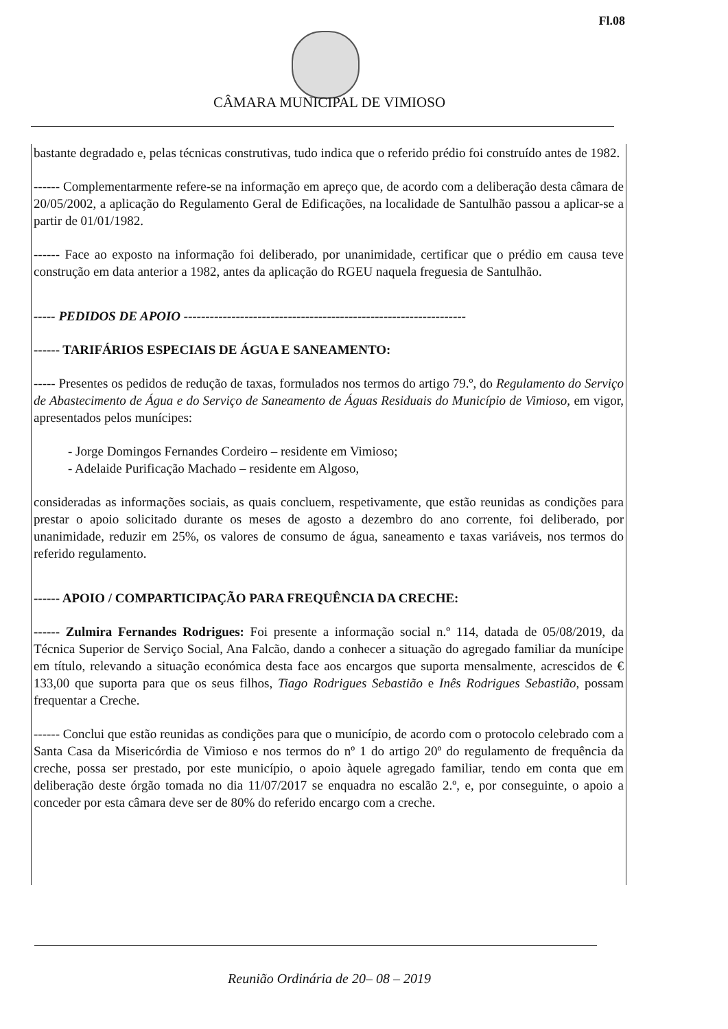Fl.08
CÂMARA MUNICIPAL DE VIMIOSO
bastante degradado e, pelas técnicas construtivas, tudo indica que o referido prédio foi construído antes de 1982.
------ Complementarmente refere-se na informação em apreço que, de acordo com a deliberação desta câmara de 20/05/2002, a aplicação do Regulamento Geral de Edificações, na localidade de Santulhão passou a aplicar-se a partir de 01/01/1982.
------ Face ao exposto na informação foi deliberado, por unanimidade, certificar que o prédio em causa teve construção em data anterior a 1982, antes da aplicação do RGEU naquela freguesia de Santulhão.
----- PEDIDOS DE APOIO -----------------------------------------------------------------
------ TARIFÁRIOS ESPECIAIS DE ÁGUA E SANEAMENTO:
----- Presentes os pedidos de redução de taxas, formulados nos termos do artigo 79.º, do Regulamento do Serviço de Abastecimento de Água e do Serviço de Saneamento de Águas Residuais do Município de Vimioso, em vigor, apresentados pelos munícipes:
- Jorge Domingos Fernandes Cordeiro – residente em Vimioso;
- Adelaide Purificação Machado – residente em Algoso,
consideradas as informações sociais, as quais concluem, respetivamente, que estão reunidas as condições para prestar o apoio solicitado durante os meses de agosto a dezembro do ano corrente, foi deliberado, por unanimidade, reduzir em 25%, os valores de consumo de água, saneamento e taxas variáveis, nos termos do referido regulamento.
------ APOIO / COMPARTICIPAÇÃO PARA FREQUÊNCIA DA CRECHE:
------ Zulmira Fernandes Rodrigues: Foi presente a informação social n.º 114, datada de 05/08/2019, da Técnica Superior de Serviço Social, Ana Falcão, dando a conhecer a situação do agregado familiar da munícipe em título, relevando a situação económica desta face aos encargos que suporta mensalmente, acrescidos de € 133,00 que suporta para que os seus filhos, Tiago Rodrigues Sebastião e Inês Rodrigues Sebastião, possam frequentar a Creche.
------ Conclui que estão reunidas as condições para que o município, de acordo com o protocolo celebrado com a Santa Casa da Misericórdia de Vimioso e nos termos do nº 1 do artigo 20º do regulamento de frequência da creche, possa ser prestado, por este município, o apoio àquele agregado familiar, tendo em conta que em deliberação deste órgão tomada no dia 11/07/2017 se enquadra no escalão 2.º, e, por conseguinte, o apoio a conceder por esta câmara deve ser de 80% do referido encargo com a creche.
Reunião Ordinária de 20– 08 – 2019